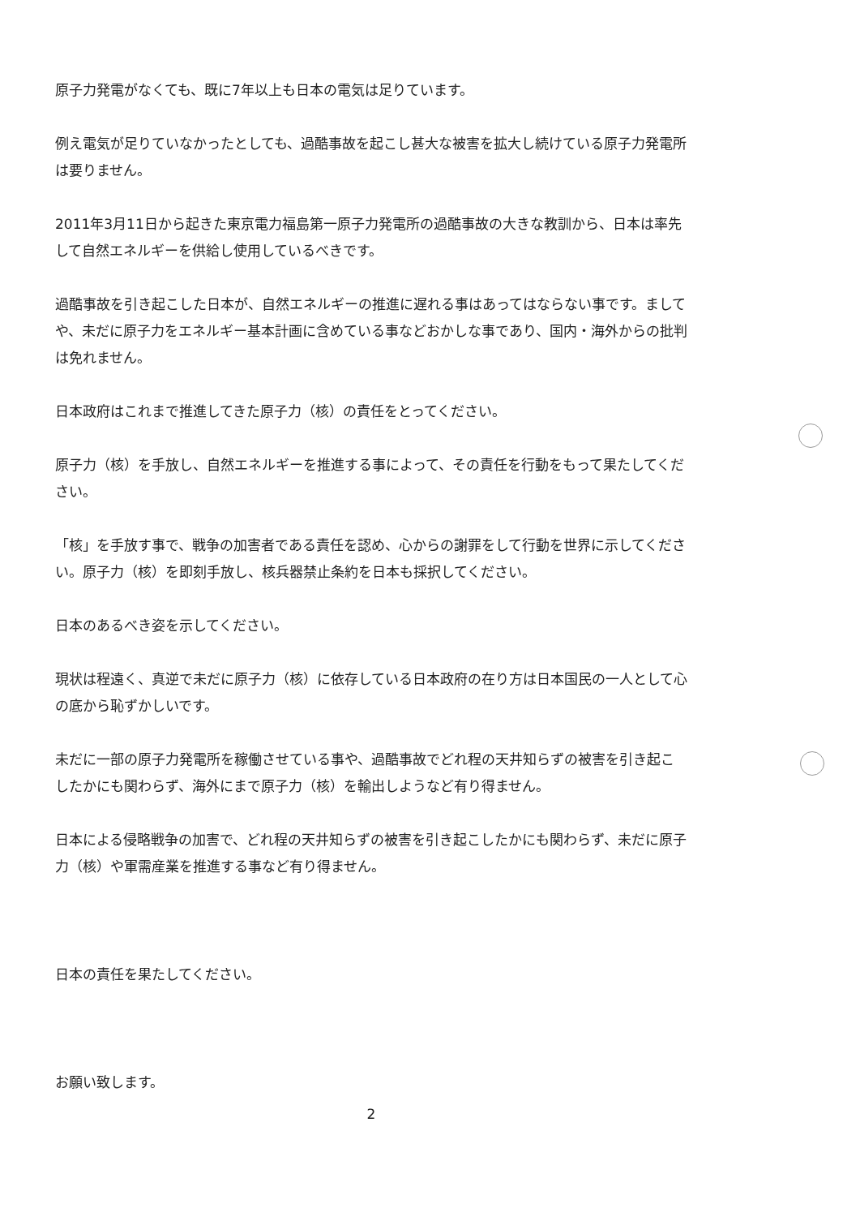原子力発電がなくても、既に7年以上も日本の電気は足りています。
例え電気が足りていなかったとしても、過酷事故を起こし甚大な被害を拡大し続けている原子力発電所は要りません。
2011年3月11日から起きた東京電力福島第一原子力発電所の過酷事故の大きな教訓から、日本は率先して自然エネルギーを供給し使用しているべきです。
過酷事故を引き起こした日本が、自然エネルギーの推進に遅れる事はあってはならない事です。ましてや、未だに原子力をエネルギー基本計画に含めている事などおかしな事であり、国内・海外からの批判は免れません。
日本政府はこれまで推進してきた原子力（核）の責任をとってください。
原子力（核）を手放し、自然エネルギーを推進する事によって、その責任を行動をもって果たしてください。
「核」を手放す事で、戦争の加害者である責任を認め、心からの謝罪をして行動を世界に示してください。原子力（核）を即刻手放し、核兵器禁止条約を日本も採択してください。
日本のあるべき姿を示してください。
現状は程遠く、真逆で未だに原子力（核）に依存している日本政府の在り方は日本国民の一人として心の底から恥ずかしいです。
未だに一部の原子力発電所を稼働させている事や、過酷事故でどれ程の天井知らずの被害を引き起こしたかにも関わらず、海外にまで原子力（核）を輸出しようなど有り得ません。
日本による侵略戦争の加害で、どれ程の天井知らずの被害を引き起こしたかにも関わらず、未だに原子力（核）や軍需産業を推進する事など有り得ません。
日本の責任を果たしてください。
お願い致します。
2